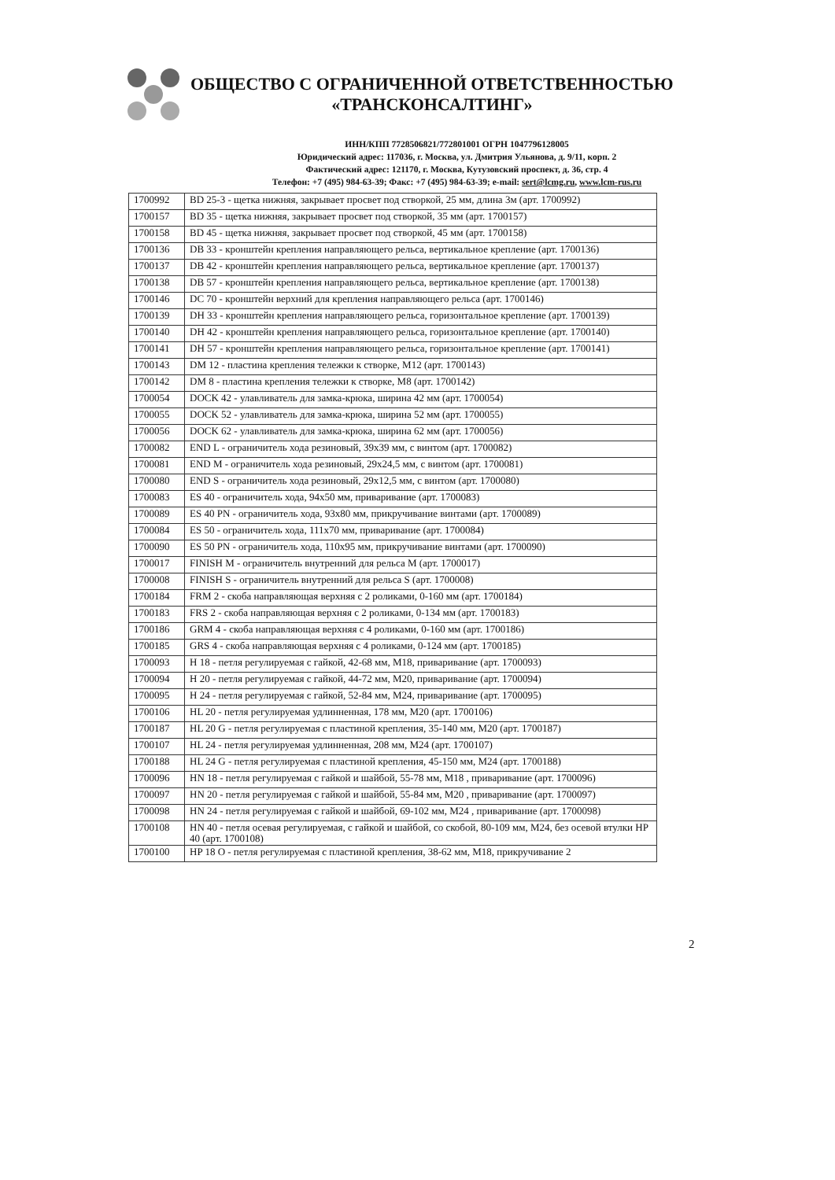ОБЩЕСТВО С ОГРАНИЧЕННОЙ ОТВЕТСТВЕННОСТЬЮ
«ТРАНСКОНСАЛТИНГ»
ИНН/КПП 7728506821/772801001 ОГРН 1047796128005
Юридический адрес: 117036, г. Москва, ул. Дмитрия Ульянова, д. 9/11, корп. 2
Фактический адрес: 121170, г. Москва, Кутузовский проспект, д. 36, стр. 4
Телефон: +7 (495) 984-63-39; Факс: +7 (495) 984-63-39; e-mail: sert@lcmg.ru, www.lcm-rus.ru
| 1700992 | BD 25-3 - щетка нижняя, закрывает просвет под створкой, 25 мм, длина 3м (арт. 1700992) |
| 1700157 | BD 35 - щетка нижняя, закрывает просвет под створкой, 35 мм (арт. 1700157) |
| 1700158 | BD 45 - щетка нижняя, закрывает просвет под створкой, 45 мм (арт. 1700158) |
| 1700136 | DB 33 - кронштейн крепления направляющего рельса, вертикальное крепление (арт. 1700136) |
| 1700137 | DB 42 - кронштейн крепления направляющего рельса, вертикальное крепление (арт. 1700137) |
| 1700138 | DB 57 - кронштейн крепления направляющего рельса, вертикальное крепление (арт. 1700138) |
| 1700146 | DC 70 - кронштейн верхний для крепления направляющего рельса (арт. 1700146) |
| 1700139 | DH 33 - кронштейн крепления направляющего рельса, горизонтальное крепление (арт. 1700139) |
| 1700140 | DH 42 - кронштейн крепления направляющего рельса, горизонтальное крепление (арт. 1700140) |
| 1700141 | DH 57 - кронштейн крепления направляющего рельса, горизонтальное крепление (арт. 1700141) |
| 1700143 | DM 12 - пластина крепления тележки к створке, M12 (арт. 1700143) |
| 1700142 | DM 8 - пластина крепления тележки к створке, M8 (арт. 1700142) |
| 1700054 | DOCK 42 - улавливатель для замка-крюка, ширина 42 мм (арт. 1700054) |
| 1700055 | DOCK 52 - улавливатель для замка-крюка, ширина 52 мм (арт. 1700055) |
| 1700056 | DOCK 62 - улавливатель для замка-крюка, ширина 62 мм (арт. 1700056) |
| 1700082 | END L - ограничитель хода резиновый, 39x39 мм, с винтом (арт. 1700082) |
| 1700081 | END M - ограничитель хода резиновый, 29x24,5 мм, с винтом (арт. 1700081) |
| 1700080 | END S - ограничитель хода резиновый, 29x12,5 мм, с винтом (арт. 1700080) |
| 1700083 | ES 40 - ограничитель хода, 94x50 мм, приваривание (арт. 1700083) |
| 1700089 | ES 40 PN - ограничитель хода, 93x80 мм, прикручивание винтами (арт. 1700089) |
| 1700084 | ES 50 - ограничитель хода, 111x70 мм, приваривание (арт. 1700084) |
| 1700090 | ES 50 PN - ограничитель хода, 110x95 мм, прикручивание винтами (арт. 1700090) |
| 1700017 | FINISH M - ограничитель внутренний для рельса M (арт. 1700017) |
| 1700008 | FINISH S - ограничитель внутренний для рельса S (арт. 1700008) |
| 1700184 | FRM 2 - скоба направляющая верхняя с 2 роликами, 0-160 мм (арт. 1700184) |
| 1700183 | FRS 2 - скоба направляющая верхняя с 2 роликами, 0-134 мм (арт. 1700183) |
| 1700186 | GRM 4 - скоба направляющая верхняя с 4 роликами, 0-160 мм (арт. 1700186) |
| 1700185 | GRS 4 - скоба направляющая верхняя с 4 роликами, 0-124 мм (арт. 1700185) |
| 1700093 | H 18 - петля регулируемая с гайкой, 42-68 мм, M18, приваривание (арт. 1700093) |
| 1700094 | H 20 - петля регулируемая с гайкой, 44-72 мм, M20, приваривание (арт. 1700094) |
| 1700095 | H 24 - петля регулируемая с гайкой, 52-84 мм, M24, приваривание (арт. 1700095) |
| 1700106 | HL 20 - петля регулируемая удлинненная, 178 мм, M20 (арт. 1700106) |
| 1700187 | HL 20 G - петля регулируемая с пластиной крепления, 35-140 мм, M20 (арт. 1700187) |
| 1700107 | HL 24 - петля регулируемая удлинненная, 208 мм, M24 (арт. 1700107) |
| 1700188 | HL 24 G - петля регулируемая с пластиной крепления, 45-150 мм, M24 (арт. 1700188) |
| 1700096 | HN 18 - петля регулируемая с гайкой и шайбой, 55-78 мм, M18 , приваривание (арт. 1700096) |
| 1700097 | HN 20 - петля регулируемая с гайкой и шайбой, 55-84 мм, M20 , приваривание (арт. 1700097) |
| 1700098 | HN 24 - петля регулируемая с гайкой и шайбой, 69-102 мм, M24 , приваривание (арт. 1700098) |
| 1700108 | HN 40 - петля осевая регулируемая, с гайкой и шайбой, со скобой, 80-109 мм, M24, без осевой втулки HP 40 (арт. 1700108) |
| 1700100 | HP 18 O - петля регулируемая с пластиной крепления, 38-62 мм, M18, прикручивание 2 |
2